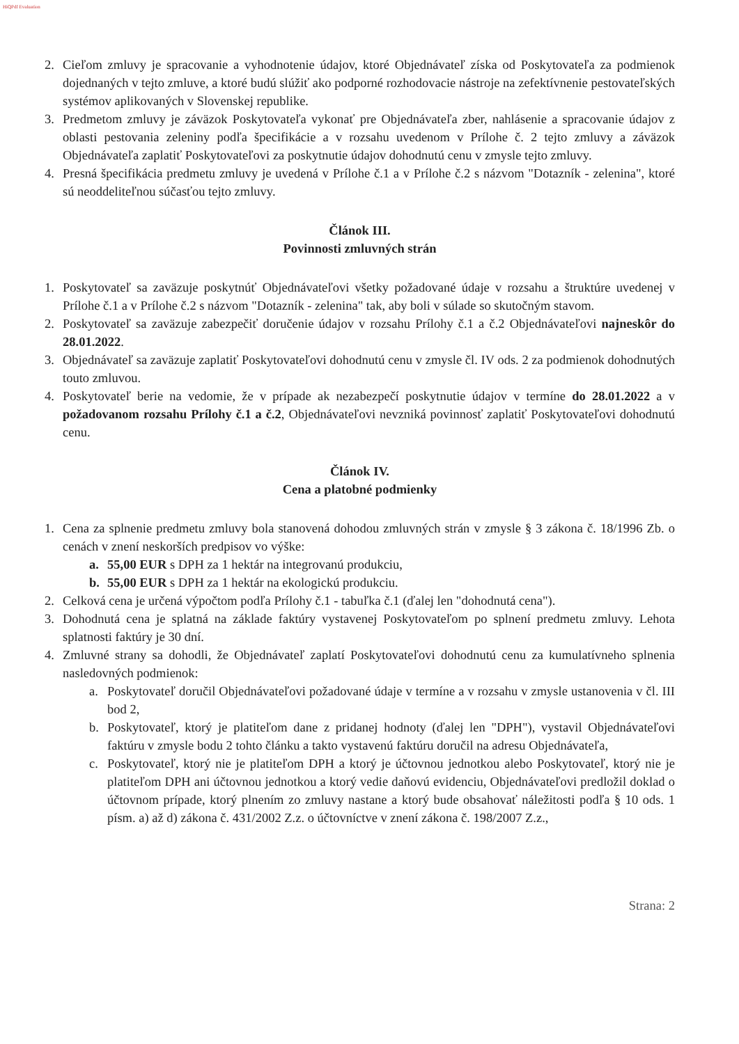HiQPdf Evaluation
2. Cieľom zmluvy je spracovanie a vyhodnotenie údajov, ktoré Objednávateľ získa od Poskytovateľa za podmienok dojednaných v tejto zmluve, a ktoré budú slúžiť ako podporné rozhodovacie nástroje na zefektívnenie pestovateľských systémov aplikovaných v Slovenskej republike.
3. Predmetom zmluvy je záväzok Poskytovateľa vykonať pre Objednávateľa zber, nahlásenie a spracovanie údajov z oblasti pestovania zeleniny podľa špecifikácie a v rozsahu uvedenom v Prílohe č. 2 tejto zmluvy a záväzok Objednávateľa zaplatiť Poskytovateľovi za poskytnutie údajov dohodnutú cenu v zmysle tejto zmluvy.
4. Presná špecifikácia predmetu zmluvy je uvedená v Prílohe č.1 a v Prílohe č.2 s názvom "Dotazník - zelenina", ktoré sú neoddeliteľnou súčasťou tejto zmluvy.
Článok III.
Povinnosti zmluvných strán
1. Poskytovateľ sa zaväzuje poskytnúť Objednávateľovi všetky požadované údaje v rozsahu a štruktúre uvedenej v Prílohe č.1 a v Prílohe č.2 s názvom "Dotazník - zelenina" tak, aby boli v súlade so skutočným stavom.
2. Poskytovateľ sa zaväzuje zabezpečiť doručenie údajov v rozsahu Prílohy č.1 a č.2 Objednávateľovi najneskôr do 28.01.2022.
3. Objednávateľ sa zaväzuje zaplatiť Poskytovateľovi dohodnutú cenu v zmysle čl. IV ods. 2 za podmienok dohodnutých touto zmluvou.
4. Poskytovateľ berie na vedomie, že v prípade ak nezabezpečí poskytnutie údajov v termíne do 28.01.2022 a v požadovanom rozsahu Prílohy č.1 a č.2, Objednávateľovi nevzniká povinnosť zaplatiť Poskytovateľovi dohodnutú cenu.
Článok IV.
Cena a platobné podmienky
1. Cena za splnenie predmetu zmluvy bola stanovená dohodou zmluvných strán v zmysle § 3 zákona č. 18/1996 Zb. o cenách v znení neskorších predpisov vo výške:
a. 55,00 EUR s DPH za 1 hektár na integrovanú produkciu,
b. 55,00 EUR s DPH za 1 hektár na ekologickú produkciu.
2. Celková cena je určená výpočtom podľa Prílohy č.1 - tabuľka č.1 (ďalej len "dohodnutá cena").
3. Dohodnutá cena je splatná na základe faktúry vystavenej Poskytovateľom po splnení predmetu zmluvy. Lehota splatnosti faktúry je 30 dní.
4. Zmluvné strany sa dohodli, že Objednávateľ zaplatí Poskytovateľovi dohodnutú cenu za kumulatívneho splnenia nasledovných podmienok:
a. Poskytovateľ doručil Objednávateľovi požadované údaje v termíne a v rozsahu v zmysle ustanovenia v čl. III bod 2,
b. Poskytovateľ, ktorý je platiteľom dane z pridanej hodnoty (ďalej len "DPH"), vystavil Objednávateľovi faktúru v zmysle bodu 2 tohto článku a takto vystavenú faktúru doručil na adresu Objednávateľa,
c. Poskytovateľ, ktorý nie je platiteľom DPH a ktorý je účtovnou jednotkou alebo Poskytovateľ, ktorý nie je platiteľom DPH ani účtovnou jednotkou a ktorý vedie daňovú evidenciu, Objednávateľovi predložil doklad o účtovnom prípade, ktorý plnením zo zmluvy nastane a ktorý bude obsahovať náležitosti podľa § 10 ods. 1 písm. a) až d) zákona č. 431/2002 Z.z. o účtovníctve v znení zákona č. 198/2007 Z.z.,
Strana: 2